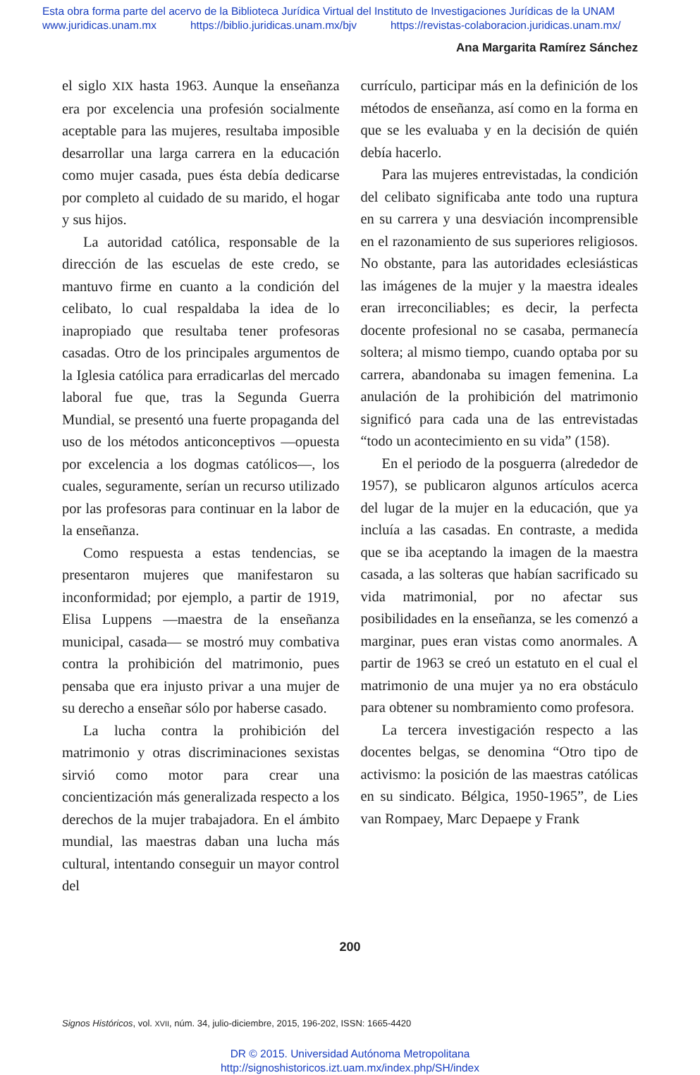Esta obra forma parte del acervo de la Biblioteca Jurídica Virtual del Instituto de Investigaciones Jurídicas de la UNAM
www.juridicas.unam.mx https://biblio.juridicas.unam.mx/bjv https://revistas-colaboracion.juridicas.unam.mx/
Ana Margarita Ramírez Sánchez
el siglo XIX hasta 1963. Aunque la enseñanza era por excelencia una profesión socialmente aceptable para las mujeres, resultaba imposible desarrollar una larga carrera en la educación como mujer casada, pues ésta debía dedicarse por completo al cuidado de su marido, el hogar y sus hijos.
La autoridad católica, responsable de la dirección de las escuelas de este credo, se mantuvo firme en cuanto a la condición del celibato, lo cual respaldaba la idea de lo inapropiado que resultaba tener profesoras casadas. Otro de los principales argumentos de la Iglesia católica para erradicarlas del mercado laboral fue que, tras la Segunda Guerra Mundial, se presentó una fuerte propaganda del uso de los métodos anticonceptivos —opuesta por excelencia a los dogmas católicos—, los cuales, seguramente, serían un recurso utilizado por las profesoras para continuar en la labor de la enseñanza.
Como respuesta a estas tendencias, se presentaron mujeres que manifestaron su inconformidad; por ejemplo, a partir de 1919, Elisa Luppens —maestra de la enseñanza municipal, casada— se mostró muy combativa contra la prohibición del matrimonio, pues pensaba que era injusto privar a una mujer de su derecho a enseñar sólo por haberse casado.
La lucha contra la prohibición del matrimonio y otras discriminaciones sexistas sirvió como motor para crear una concientización más generalizada respecto a los derechos de la mujer trabajadora. En el ámbito mundial, las maestras daban una lucha más cultural, intentando conseguir un mayor control del
currículo, participar más en la definición de los métodos de enseñanza, así como en la forma en que se les evaluaba y en la decisión de quién debía hacerlo.
Para las mujeres entrevistadas, la condición del celibato significaba ante todo una ruptura en su carrera y una desviación incomprensible en el razonamiento de sus superiores religiosos. No obstante, para las autoridades eclesiásticas las imágenes de la mujer y la maestra ideales eran irreconciliables; es decir, la perfecta docente profesional no se casaba, permanecía soltera; al mismo tiempo, cuando optaba por su carrera, abandonaba su imagen femenina. La anulación de la prohibición del matrimonio significó para cada una de las entrevistadas “todo un acontecimiento en su vida” (158).
En el periodo de la posguerra (alrededor de 1957), se publicaron algunos artículos acerca del lugar de la mujer en la educación, que ya incluía a las casadas. En contraste, a medida que se iba aceptando la imagen de la maestra casada, a las solteras que habían sacrificado su vida matrimonial, por no afectar sus posibilidades en la enseñanza, se les comenzó a marginar, pues eran vistas como anormales. A partir de 1963 se creó un estatuto en el cual el matrimonio de una mujer ya no era obstáculo para obtener su nombramiento como profesora.
La tercera investigación respecto a las docentes belgas, se denomina “Otro tipo de activismo: la posición de las maestras católicas en su sindicato. Bélgica, 1950-1965”, de Lies van Rompaey, Marc Depaepe y Frank
200
Signos Históricos, vol. XVII, núm. 34, julio-diciembre, 2015, 196-202, ISSN: 1665-4420
DR © 2015. Universidad Autónoma Metropolitana
http://signoshistoricos.izt.uam.mx/index.php/SH/index